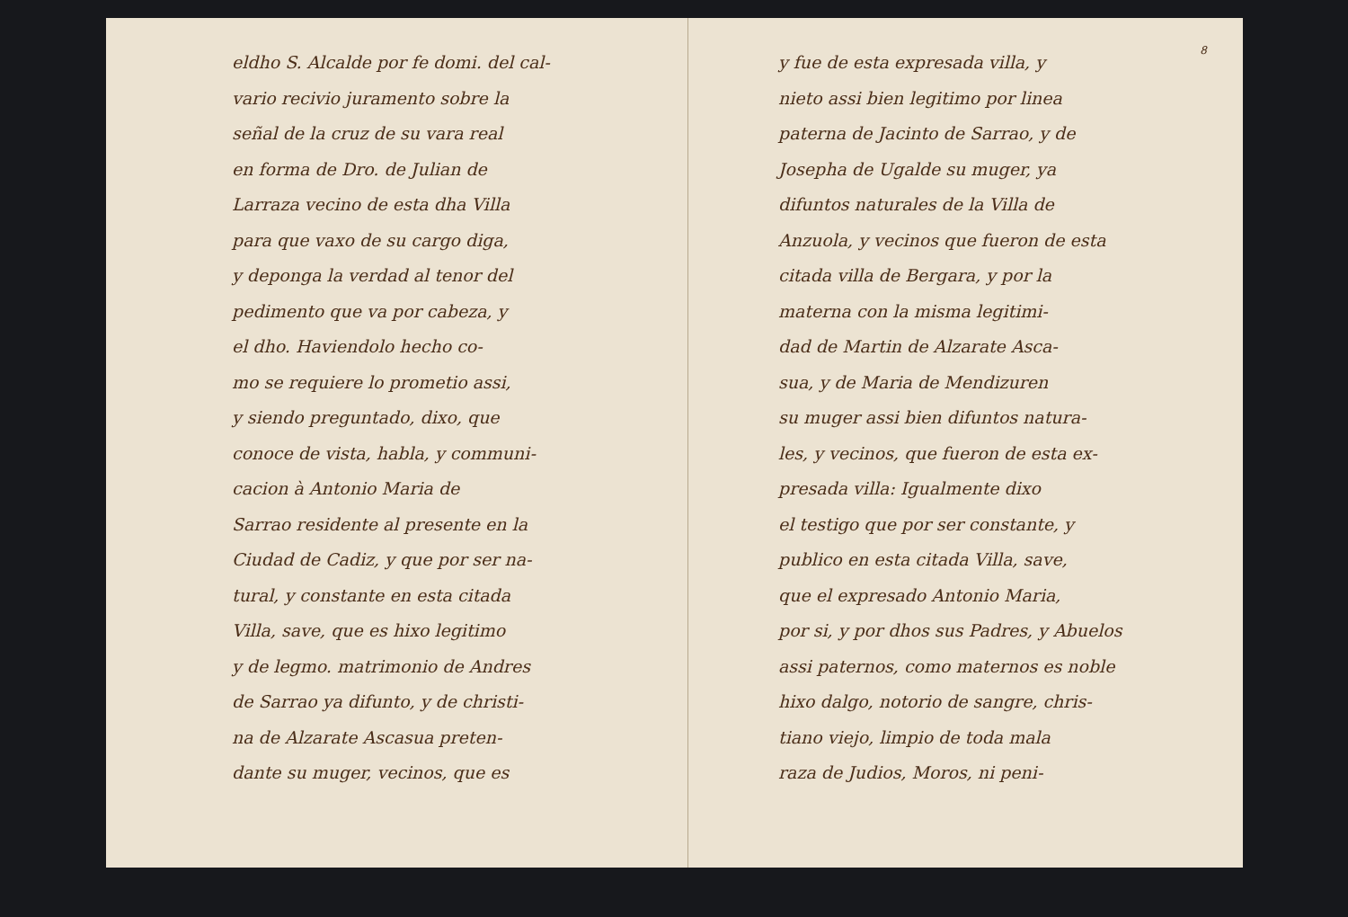eldho S. Alcalde por fe domi. del cal-
vario recivio juramento sobre la
señal de la cruz de su vara real
en forma de Dro. de Julian de
Larraza vecino de esta dha Villa
para que vaxo de su cargo diga,
y deponga la verdad al tenor del
pedimento que va por cabeza, y
el dho. Haviendolo hecho co-
mo se requiere lo prometio assi,
y siendo preguntado, dixo, que
conoce de vista, habla, y communi-
cacion à Antonio Maria de
Sarrao residente al presente en la
Ciudad de Cadiz, y que por ser na-
tural, y constante en esta citada
Villa, save, que es hixo legitimo
y de legmo. matrimonio de Andres
de Sarrao ya difunto, y de christi-
na de Alzarate Ascasua preten-
dante su muger, vecinos, que es
8
y fue de esta expresada villa, y
nieto assi bien legitimo por linea
paterna de Jacinto de Sarrao, y de
Josepha de Ugalde su muger, ya
difuntos naturales de la Villa de
Anzuola, y vecinos que fueron de esta
citada villa de Bergara, y por la
materna con la misma legitimi-
dad de Martin de Alzarate Asca-
sua, y de Maria de Mendizuren
su muger assi bien difuntos natura-
les, y vecinos, que fueron de esta ex-
presada villa: Igualmente dixo
el testigo que por ser constante, y
publico en esta citada Villa, save,
que el expresado Antonio Maria,
por si, y por dhos sus Padres, y Abuelos
assi paternos, como maternos es noble
hixo dalgo, notorio de sangre, chris-
tiano viejo, limpio de toda mala
raza de Judios, Moros, ni peni-